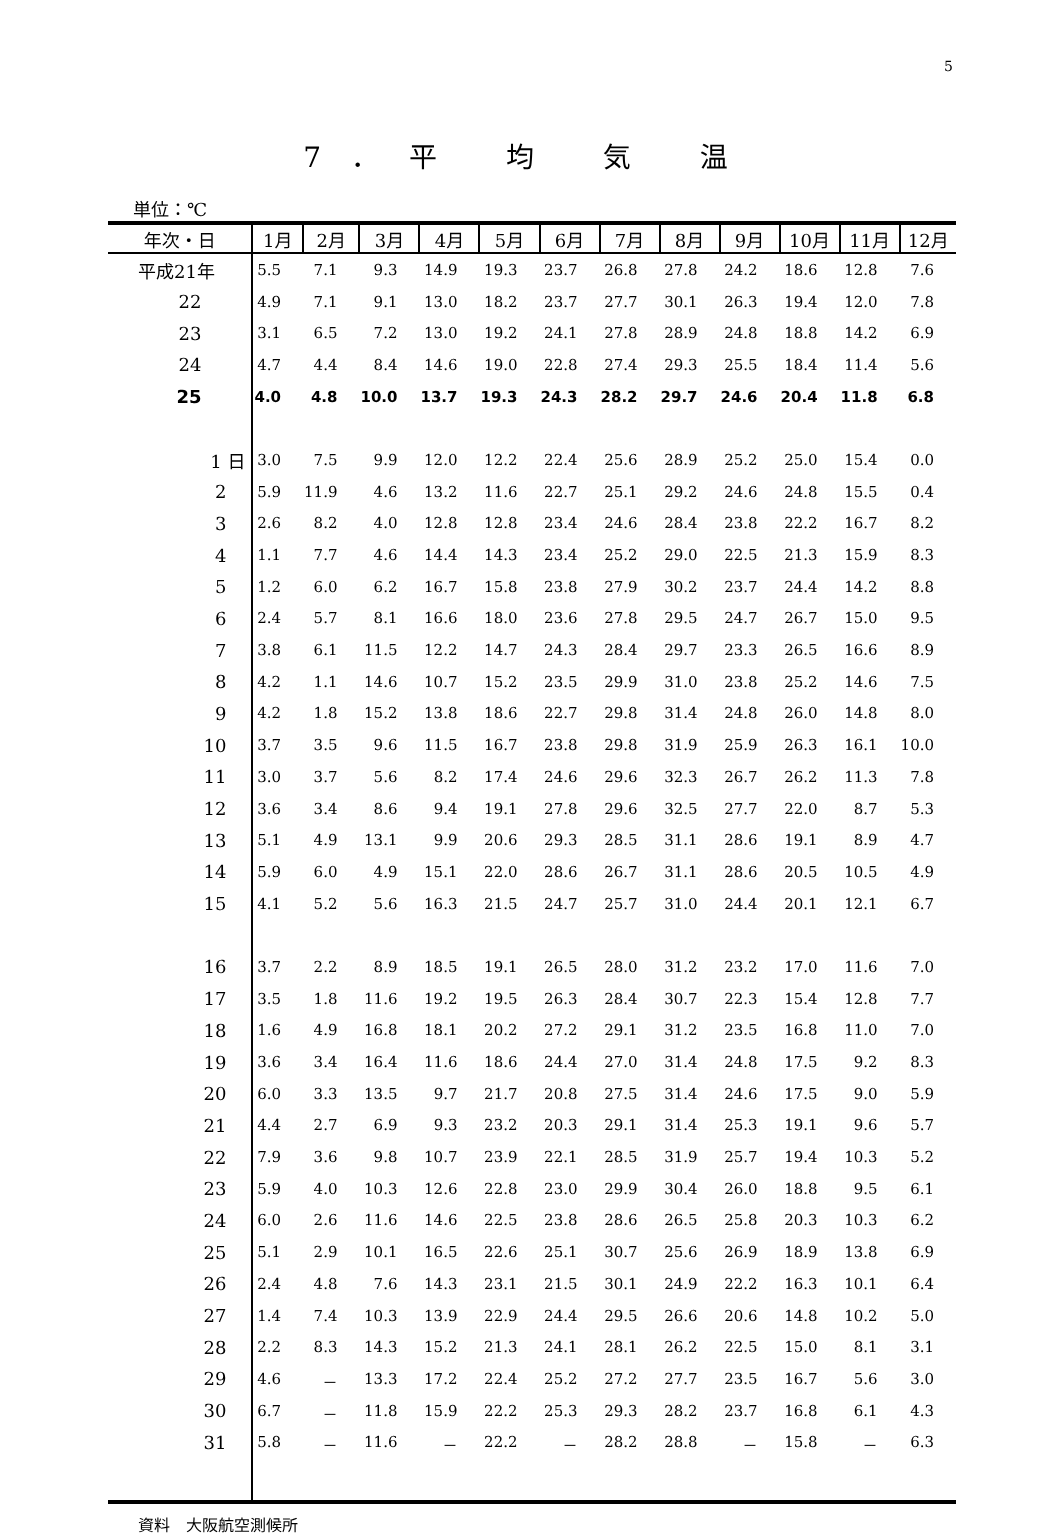5
7．平 均 気 温
単位：℃
| 年次・日 | 1月 | 2月 | 3月 | 4月 | 5月 | 6月 | 7月 | 8月 | 9月 | 10月 | 11月 | 12月 |
| --- | --- | --- | --- | --- | --- | --- | --- | --- | --- | --- | --- | --- |
| 平成21年 | 5.5 | 7.1 | 9.3 | 14.9 | 19.3 | 23.7 | 26.8 | 27.8 | 24.2 | 18.6 | 12.8 | 7.6 |
| 22 | 4.9 | 7.1 | 9.1 | 13.0 | 18.2 | 23.7 | 27.7 | 30.1 | 26.3 | 19.4 | 12.0 | 7.8 |
| 23 | 3.1 | 6.5 | 7.2 | 13.0 | 19.2 | 24.1 | 27.8 | 28.9 | 24.8 | 18.8 | 14.2 | 6.9 |
| 24 | 4.7 | 4.4 | 8.4 | 14.6 | 19.0 | 22.8 | 27.4 | 29.3 | 25.5 | 18.4 | 11.4 | 5.6 |
| 25 | 4.0 | 4.8 | 10.0 | 13.7 | 19.3 | 24.3 | 28.2 | 29.7 | 24.6 | 20.4 | 11.8 | 6.8 |
| 1 日 | 3.0 | 7.5 | 9.9 | 12.0 | 12.2 | 22.4 | 25.6 | 28.9 | 25.2 | 25.0 | 15.4 | 0.0 |
| 2 | 5.9 | 11.9 | 4.6 | 13.2 | 11.6 | 22.7 | 25.1 | 29.2 | 24.6 | 24.8 | 15.5 | 0.4 |
| 3 | 2.6 | 8.2 | 4.0 | 12.8 | 12.8 | 23.4 | 24.6 | 28.4 | 23.8 | 22.2 | 16.7 | 8.2 |
| 4 | 1.1 | 7.7 | 4.6 | 14.4 | 14.3 | 23.4 | 25.2 | 29.0 | 22.5 | 21.3 | 15.9 | 8.3 |
| 5 | 1.2 | 6.0 | 6.2 | 16.7 | 15.8 | 23.8 | 27.9 | 30.2 | 23.7 | 24.4 | 14.2 | 8.8 |
| 6 | 2.4 | 5.7 | 8.1 | 16.6 | 18.0 | 23.6 | 27.8 | 29.5 | 24.7 | 26.7 | 15.0 | 9.5 |
| 7 | 3.8 | 6.1 | 11.5 | 12.2 | 14.7 | 24.3 | 28.4 | 29.7 | 23.3 | 26.5 | 16.6 | 8.9 |
| 8 | 4.2 | 1.1 | 14.6 | 10.7 | 15.2 | 23.5 | 29.9 | 31.0 | 23.8 | 25.2 | 14.6 | 7.5 |
| 9 | 4.2 | 1.8 | 15.2 | 13.8 | 18.6 | 22.7 | 29.8 | 31.4 | 24.8 | 26.0 | 14.8 | 8.0 |
| 10 | 3.7 | 3.5 | 9.6 | 11.5 | 16.7 | 23.8 | 29.8 | 31.9 | 25.9 | 26.3 | 16.1 | 10.0 |
| 11 | 3.0 | 3.7 | 5.6 | 8.2 | 17.4 | 24.6 | 29.6 | 32.3 | 26.7 | 26.2 | 11.3 | 7.8 |
| 12 | 3.6 | 3.4 | 8.6 | 9.4 | 19.1 | 27.8 | 29.6 | 32.5 | 27.7 | 22.0 | 8.7 | 5.3 |
| 13 | 5.1 | 4.9 | 13.1 | 9.9 | 20.6 | 29.3 | 28.5 | 31.1 | 28.6 | 19.1 | 8.9 | 4.7 |
| 14 | 5.9 | 6.0 | 4.9 | 15.1 | 22.0 | 28.6 | 26.7 | 31.1 | 28.6 | 20.5 | 10.5 | 4.9 |
| 15 | 4.1 | 5.2 | 5.6 | 16.3 | 21.5 | 24.7 | 25.7 | 31.0 | 24.4 | 20.1 | 12.1 | 6.7 |
| 16 | 3.7 | 2.2 | 8.9 | 18.5 | 19.1 | 26.5 | 28.0 | 31.2 | 23.2 | 17.0 | 11.6 | 7.0 |
| 17 | 3.5 | 1.8 | 11.6 | 19.2 | 19.5 | 26.3 | 28.4 | 30.7 | 22.3 | 15.4 | 12.8 | 7.7 |
| 18 | 1.6 | 4.9 | 16.8 | 18.1 | 20.2 | 27.2 | 29.1 | 31.2 | 23.5 | 16.8 | 11.0 | 7.0 |
| 19 | 3.6 | 3.4 | 16.4 | 11.6 | 18.6 | 24.4 | 27.0 | 31.4 | 24.8 | 17.5 | 9.2 | 8.3 |
| 20 | 6.0 | 3.3 | 13.5 | 9.7 | 21.7 | 20.8 | 27.5 | 31.4 | 24.6 | 17.5 | 9.0 | 5.9 |
| 21 | 4.4 | 2.7 | 6.9 | 9.3 | 23.2 | 20.3 | 29.1 | 31.4 | 25.3 | 19.1 | 9.6 | 5.7 |
| 22 | 7.9 | 3.6 | 9.8 | 10.7 | 23.9 | 22.1 | 28.5 | 31.9 | 25.7 | 19.4 | 10.3 | 5.2 |
| 23 | 5.9 | 4.0 | 10.3 | 12.6 | 22.8 | 23.0 | 29.9 | 30.4 | 26.0 | 18.8 | 9.5 | 6.1 |
| 24 | 6.0 | 2.6 | 11.6 | 14.6 | 22.5 | 23.8 | 28.6 | 26.5 | 25.8 | 20.3 | 10.3 | 6.2 |
| 25 | 5.1 | 2.9 | 10.1 | 16.5 | 22.6 | 25.1 | 30.7 | 25.6 | 26.9 | 18.9 | 13.8 | 6.9 |
| 26 | 2.4 | 4.8 | 7.6 | 14.3 | 23.1 | 21.5 | 30.1 | 24.9 | 22.2 | 16.3 | 10.1 | 6.4 |
| 27 | 1.4 | 7.4 | 10.3 | 13.9 | 22.9 | 24.4 | 29.5 | 26.6 | 20.6 | 14.8 | 10.2 | 5.0 |
| 28 | 2.2 | 8.3 | 14.3 | 15.2 | 21.3 | 24.1 | 28.1 | 26.2 | 22.5 | 15.0 | 8.1 | 3.1 |
| 29 | 4.6 | － | 13.3 | 17.2 | 22.4 | 25.2 | 27.2 | 27.7 | 23.5 | 16.7 | 5.6 | 3.0 |
| 30 | 6.7 | － | 11.8 | 15.9 | 22.2 | 25.3 | 29.3 | 28.2 | 23.7 | 16.8 | 6.1 | 4.3 |
| 31 | 5.8 | － | 11.6 | － | 22.2 | － | 28.2 | 28.8 | － | 15.8 | － | 6.3 |
資料　大阪航空測候所